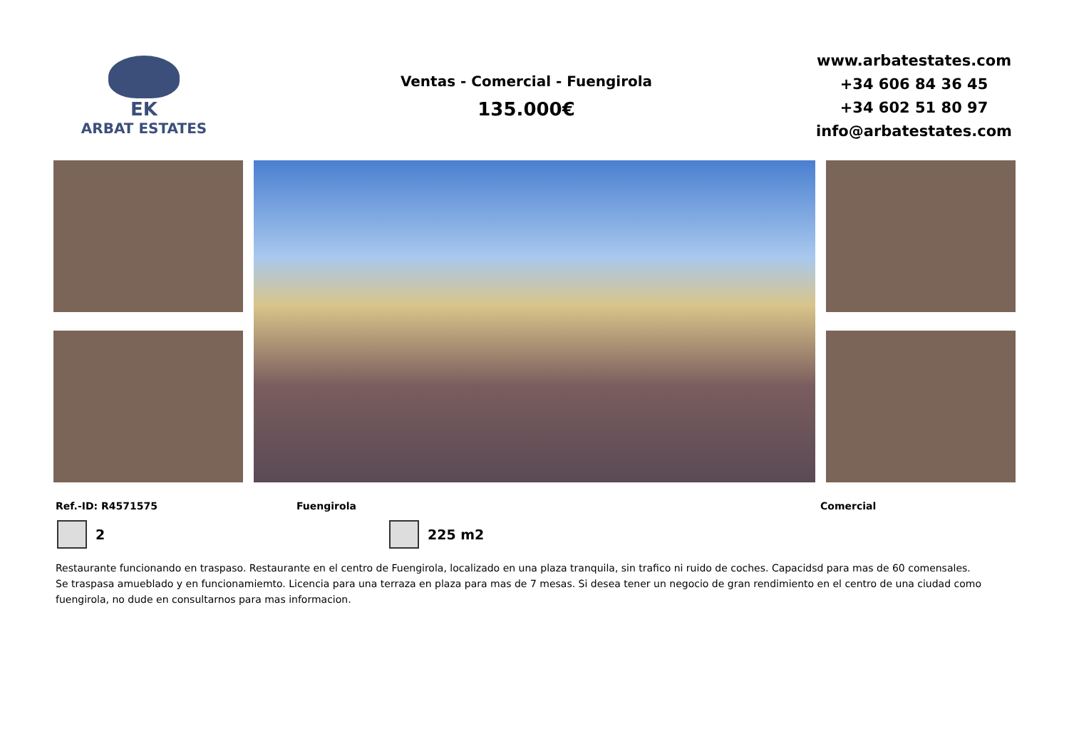EK
ARBAT ESTATES
Ventas - Comercial - Fuengirola
135.000€
www.arbatestates.com
+34 606 84 36 45
+34 602 51 80 97
info@arbatestates.com
Ref.-ID: R4571575 Fuengirola Comercial
2 225 m2
Restaurante funcionando en traspaso. Restaurante en el centro de Fuengirola, localizado en una plaza tranquila, sin trafico ni ruido de coches. Capacidsd para mas de 60 comensales. Se traspasa amueblado y en funcionamiemto. Licencia para una terraza en plaza para mas de 7 mesas. Si desea tener un negocio de gran rendimiento en el centro de una ciudad como fuengirola, no dude en consultarnos para mas informacion.